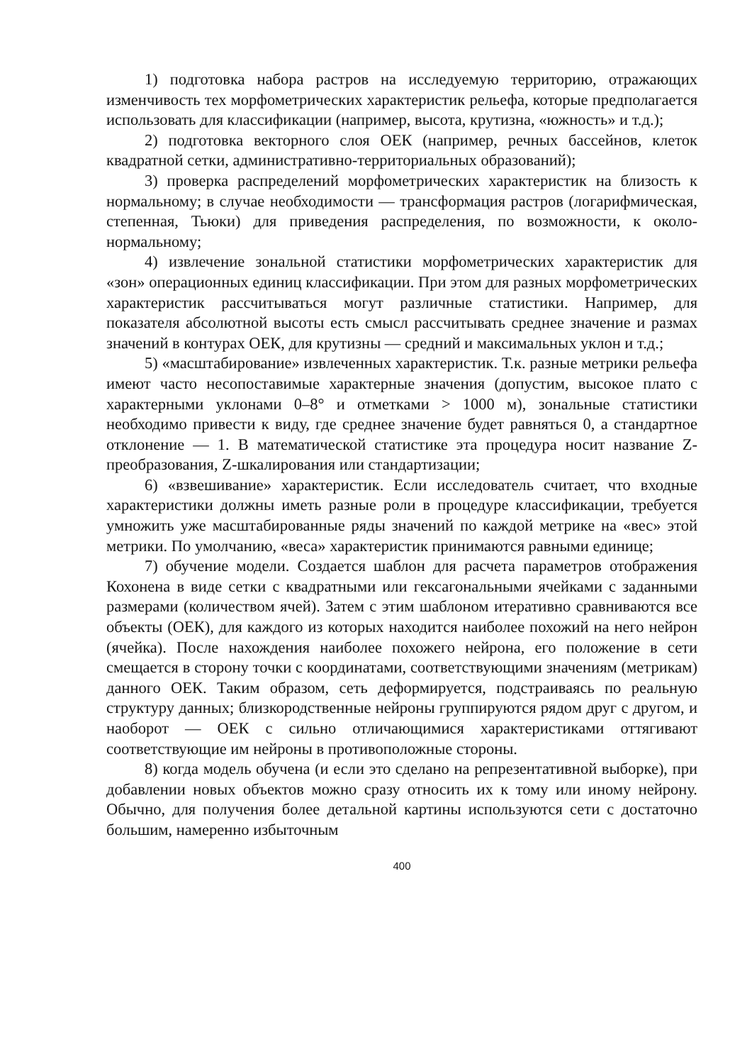1) подготовка набора растров на исследуемую территорию, отражающих изменчивость тех морфометрических характеристик рельефа, которые предполагается использовать для классификации (например, высота, крутизна, «южность» и т.д.);
2) подготовка векторного слоя ОЕК (например, речных бассейнов, клеток квадратной сетки, административно-территориальных образований);
3) проверка распределений морфометрических характеристик на близость к нормальному; в случае необходимости — трансформация растров (логарифмическая, степенная, Тьюки) для приведения распределения, по возможности, к около-нормальному;
4) извлечение зональной статистики морфометрических характеристик для «зон» операционных единиц классификации. При этом для разных морфометрических характеристик рассчитываться могут различные статистики. Например, для показателя абсолютной высоты есть смысл рассчитывать среднее значение и размах значений в контурах ОЕК, для крутизны — средний и максимальных уклон и т.д.;
5) «масштабирование» извлеченных характеристик. Т.к. разные метрики рельефа имеют часто несопоставимые характерные значения (допустим, высокое плато с характерными уклонами 0–8° и отметками > 1000 м), зональные статистики необходимо привести к виду, где среднее значение будет равняться 0, а стандартное отклонение — 1. В математической статистике эта процедура носит название Z-преобразования, Z-шкалирования или стандартизации;
6) «взвешивание» характеристик. Если исследователь считает, что входные характеристики должны иметь разные роли в процедуре классификации, требуется умножить уже масштабированные ряды значений по каждой метрике на «вес» этой метрики. По умолчанию, «веса» характеристик принимаются равными единице;
7) обучение модели. Создается шаблон для расчета параметров отображения Кохонена в виде сетки с квадратными или гексагональными ячейками с заданными размерами (количеством ячей). Затем с этим шаблоном итеративно сравниваются все объекты (ОЕК), для каждого из которых находится наиболее похожий на него нейрон (ячейка). После нахождения наиболее похожего нейрона, его положение в сети смещается в сторону точки с координатами, соответствующими значениям (метрикам) данного ОЕК. Таким образом, сеть деформируется, подстраиваясь по реальную структуру данных; близкородственные нейроны группируются рядом друг с другом, и наоборот — ОЕК с сильно отличающимися характеристиками оттягивают соответствующие им нейроны в противоположные стороны.
8) когда модель обучена (и если это сделано на репрезентативной выборке), при добавлении новых объектов можно сразу относить их к тому или иному нейрону. Обычно, для получения более детальной картины используются сети с достаточно большим, намеренно избыточным
400